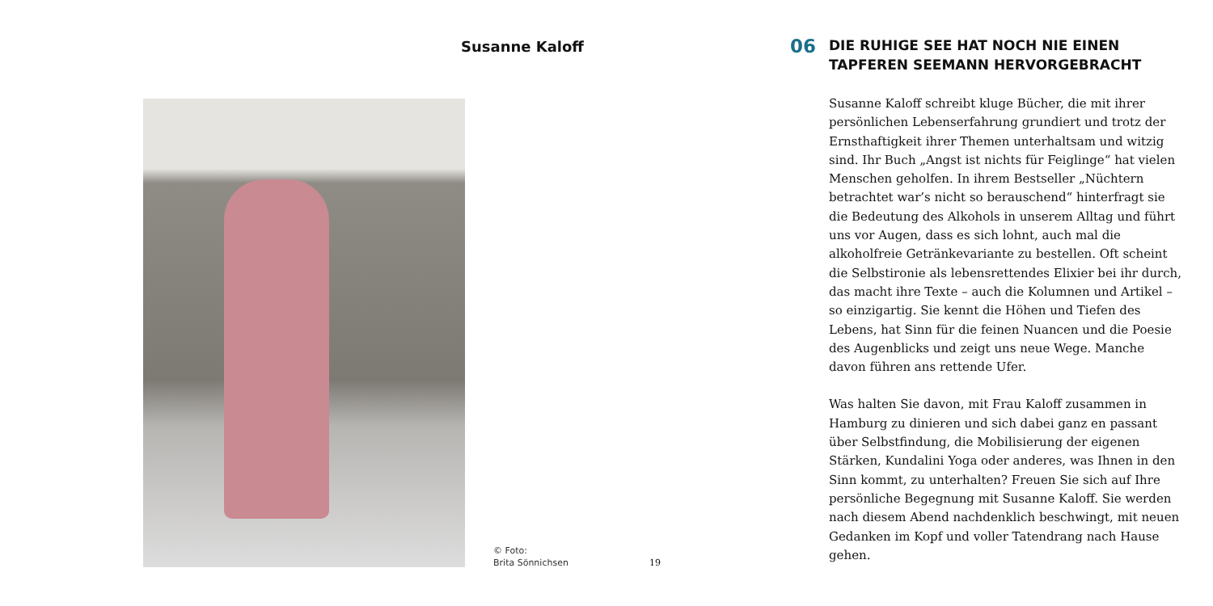Susanne Kaloff
© Foto:
Brita Sönnichsen
19
06
DIE RUHIGE SEE HAT NOCH NIE EINEN
TAPFEREN SEEMANN HERVORGEBRACHT
Susanne Kaloff schreibt kluge Bücher, die mit ihrer persön­lichen Lebenserfahrung grundiert und trotz der Ernst­haftigkeit ihrer Themen unterhaltsam und witzig sind. Ihr Buch „Angst ist nichts für Feiglinge“ hat vielen Men­schen geholfen. In ihrem Bestseller „Nüchtern betrachtet war’s nicht so berauschend“ hinterfragt sie die Bedeutung des Alkohols in unserem Alltag und führt uns vor Augen, dass es sich lohnt, auch mal die alkoholfreie Getränke­variante zu bestellen. Oft scheint die Selbstironie als lebensrettendes Elixier bei ihr durch, das macht ihre Texte – auch die Kolumnen und Artikel – so einzigartig. Sie kennt die Höhen und Tiefen des Lebens, hat Sinn für die feinen Nuancen und die Poesie des Augenblicks und zeigt uns neue Wege. Manche davon führen ans rettende Ufer.
Was halten Sie davon, mit Frau Kaloff zusammen in Hamburg zu dinieren und sich dabei ganz en passant über Selbstfindung, die Mobilisierung der eigenen Stärken, Kundalini Yoga oder anderes, was Ihnen in den Sinn kommt, zu unterhalten? Freuen Sie sich auf Ihre persönliche Begegnung mit Susanne Kaloff. Sie werden nach diesem Abend nachdenklich beschwingt, mit neuen Gedanken im Kopf und voller Tatendrang nach Hause gehen.